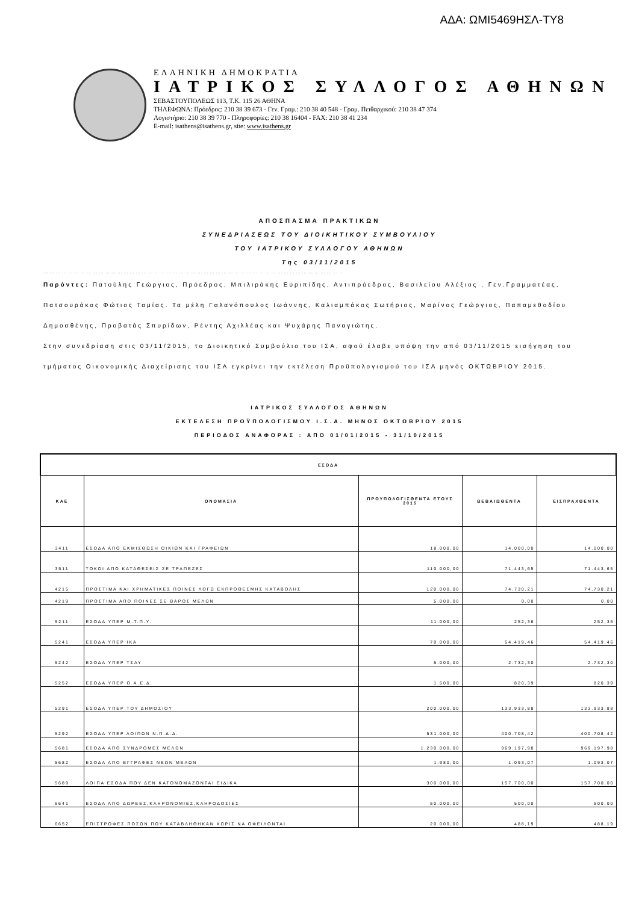ΑΔΑ: ΩΜΙ5469ΗΣΛ-ΤΥ8
ΕΛΛΗΝΙΚΗ ΔΗΜΟΚΡΑΤΙΑ
ΙΑΤΡΙΚΟΣ ΣΥΛΛΟΓΟΣ ΑΘΗΝΩΝ
ΣΕΒΑΣΤΟΥΠΟΛΕΩΣ 113, Τ.Κ. 115 26 ΑΘΗΝΑ
ΤΗΛΕΦΩΝΑ: Πρόεδρος: 210 38 39 673 - Γεν. Γραμ.: 210 38 40 548 - Γραμ. Πειθαρχικού: 210 38 47 374
Λογιστήριο: 210 38 39 770 - Πληροφορίες: 210 38 16404 - FAX: 210 38 41 234
E-mail: isathens@isathens.gr, site: www.isathens.gr
ΑΠΟΣΠΑΣΜΑ ΠΡΑΚΤΙΚΩΝ
ΣΥΝΕΔΡΙΑΣΕΩΣ ΤΟΥ ΔΙΟΙΚΗΤΙΚΟΥ ΣΥΜΒΟΥΛΙΟΥ
ΤΟΥ ΙΑΤΡΙΚΟΥ ΣΥΛΛΟΓΟΥ ΑΘΗΝΩΝ
Της 03/11/2015
… … … … … … … … … … … … … … … … … … … … … … … … … … … … … … … … … … … … … … … … … … … … … … … … …
Παρόντες: Πατούλης Γεώργιος, Πρόεδρος, Μπιλιράκης Ευριπίδης, Αντιπρόεδρος, Βασιλείου Αλέξιος , Γεν.Γραμματέας, Πατσουράκος Φώτιος Ταμίας. Τα μέλη Γαλανόπουλος Ιωάννης, Καλιαμπάκος Σωτήριος, Μαρίνος Γεώργιος, Παπαμεθοδίου Δημοσθένης, Προβατάς Σπυρίδων, Ρέντης Αχιλλέας και Ψυχάρης Παναγιώτης.
Στην συνεδρίαση στις 03/11/2015, το Διοικητικό Συμβούλιο του ΙΣΑ, αφού έλαβε υπόψη την από 03/11/2015 εισήγηση του τμήματος Οικονομικής Διαχείρισης του ΙΣΑ εγκρίνει την εκτέλεση Προϋπολογισμού του ΙΣΑ μηνός ΟΚΤΩΒΡΙΟΥ 2015.
ΙΑΤΡΙΚΟΣ ΣΥΛΛΟΓΟΣ ΑΘΗΝΩΝ
ΕΚΤΕΛΕΣΗ ΠΡΟΫΠΟΛΟΓΙΣΜΟΥ Ι.Σ.Α. ΜΗΝΟΣ ΟΚΤΩΒΡΙΟΥ 2015
ΠΕΡΙΟΔΟΣ ΑΝΑΦΟΡΑΣ : ΑΠΟ 01/01/2015 - 31/10/2015
| ΕΣΟΔΑ | | | | |
| --- | --- | --- | --- | --- |
| ΚΑΕ | ΟΝΟΜΑΣΙΑ | ΠΡΟΥΠΟΛΟΓΙΣΘΕΝΤΑ ΕΤΟΥΣ 2015 | ΒΕΒΑΙΩΘΕΝΤΑ | ΕΙΣΠΡΑΧΘΕΝΤΑ |
| 3411 | ΕΣΟΔΑ ΑΠΟ ΕΚΜΙΣΘΩΣΗ ΟΙΚΙΩΝ ΚΑΙ ΓΡΑΦΕΙΩΝ | 18.000,00 | 14.000,00 | 14.000,00 |
| 3511 | ΤΟΚΟΙ ΑΠΟ ΚΑΤΑΘΕΣΕΙΣ ΣΕ ΤΡΑΠΕΖΕΣ | 110.000,00 | 71.443,65 | 71.443,65 |
| 4215 | ΠΡΟΣΤΙΜΑ ΚΑΙ ΧΡΗΜΑΤΙΚΕΣ ΠΟΙΝΕΣ ΛΟΓΩ ΕΚΠΡΟΘΕΣΜΗΣ ΚΑΤΑΒΟΛΗΣ | 120.000,00 | 74.730,21 | 74.730,21 |
| 4219 | ΠΡΟΣΤΙΜΑ ΑΠΟ ΠΟΙΝΕΣ ΣΕ ΒΑΡΟΣ ΜΕΛΩΝ | 5.000,00 | 0,00 | 0,00 |
| 5211 | ΕΣΟΔΑ ΥΠΕΡ Μ.Τ.Π.Υ. | 11.000,00 | 252,36 | 252,36 |
| 5241 | ΕΣΟΔΑ ΥΠΕΡ ΙΚΑ | 70.000,00 | 54.419,46 | 54.419,46 |
| 5242 | ΕΣΟΔΑ ΥΠΕΡ ΤΣΑΥ | 5.000,00 | 2.732,30 | 2.732,30 |
| 5252 | ΕΣΟΔΑ ΥΠΕΡ Ο.Α.Ε.Δ. | 1.500,00 | 820,39 | 820,39 |
| 5291 | ΕΣΟΔΑ ΥΠΕΡ ΤΟΥ ΔΗΜΟΣΙΟΥ | 200.000,00 | 133.933,88 | 133.933,88 |
| 5292 | ΕΣΟΔΑ ΥΠΕΡ ΛΟΙΠΩΝ Ν.Π.Δ.Δ. | 531.000,00 | 400.708,42 | 400.708,42 |
| 5681 | ΕΣΟΔΑ ΑΠΟ ΣΥΝΔΡΟΜΕΣ ΜΕΛΩΝ | 1.230.000,00 | 969.197,98 | 969.197,98 |
| 5682 | ΕΣΟΔΑ ΑΠΟ ΕΓΓΡΑΦΕΣ ΝΕΩΝ ΜΕΛΩΝ | 1.980,00 | 1.093,07 | 1.093,07 |
| 5689 | ΛΟΙΠΑ ΕΣΟΔΑ ΠΟΥ ΔΕΝ ΚΑΤΟΝΟΜΑΖΟΝΤΑΙ ΕΙΔΙΚΑ | 300.000,00 | 157.700,00 | 157.700,00 |
| 6641 | ΕΣΟΔΑ ΑΠΟ ΔΩΡΕΕΣ,ΚΛΗΡΟΝΟΜΙΕΣ,ΚΛΗΡΟΔΟΣΙΕΣ | 50.000,00 | 500,00 | 500,00 |
| 6652 | ΕΠΙΣΤΡΟΦΕΣ ΠΟΣΩΝ ΠΟΥ ΚΑΤΑΒΛΗΘΗΚΑΝ ΧΩΡΙΣ ΝΑ ΟΦΕΙΛΟΝΤΑΙ | 20.000,00 | 488,19 | 488,19 |